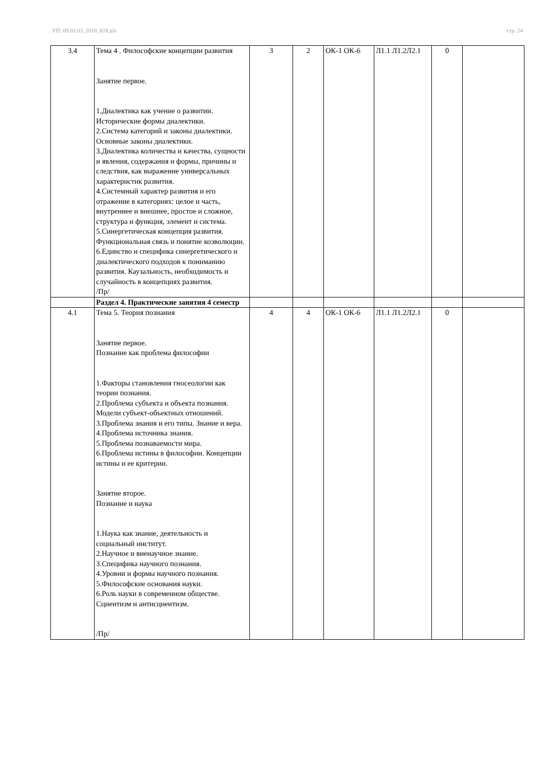УП: 09.03.03_2018_828.plx стр. 24
| 3.4 | Тема 4 . Философские концепции развития Занятие первое. 1.Диалектика как учение о развитии. Исторические формы диалектики. 2.Система категорий и законы диалектики. Основные законы диалектики. 3.Диалектика количества и качества, сущности и явления, содержания и формы, причины и следствия, как выражение универсальных характеристик развития. 4.Системный характер развития и его отражение в категориях: целое и часть, внутреннее и внешнее, простое и сложное, структура и функция, элемент и система. 5.Синергетическая концепция развития. Функциональная связь и понятие коэволюции. 6.Единство и специфика синергетического и диалектического подходов к пониманию развития. Каузальность, необходимость и случайность в концепциях развития. /Пр/ | 3 | 2 | ОК-1 ОК-6 | Л1.1 Л1.2Л2.1 | 0 | |
| | Раздел 4. Практические занятия 4 семестр | | | | | | |
| 4.1 | Тема 5. Теория познания Занятие первое. Познание как проблема философии 1.Факторы становления гносеологии как теории познания. 2.Проблема субъекта и объекта познания. Модели субъект-объектных отношений. 3.Проблема знания и его типы. Знание и вера. 4.Проблема источника знания. 5.Проблема познаваемости мира. 6.Проблема истины в философии. Концепции истины и ее критерии. Занятие второе. Познание и наука 1.Наука как знание, деятельность и социальный институт. 2.Научное и вненаучное знание. 3.Специфика научного познания. 4.Уровни и формы научного познания. 5.Философские основания науки. 6.Роль науки в современном обществе. Сциентизм и антисциентизм. /Пр/ | 4 | 4 | ОК-1 ОК-6 | Л1.1 Л1.2Л2.1 | 0 | |